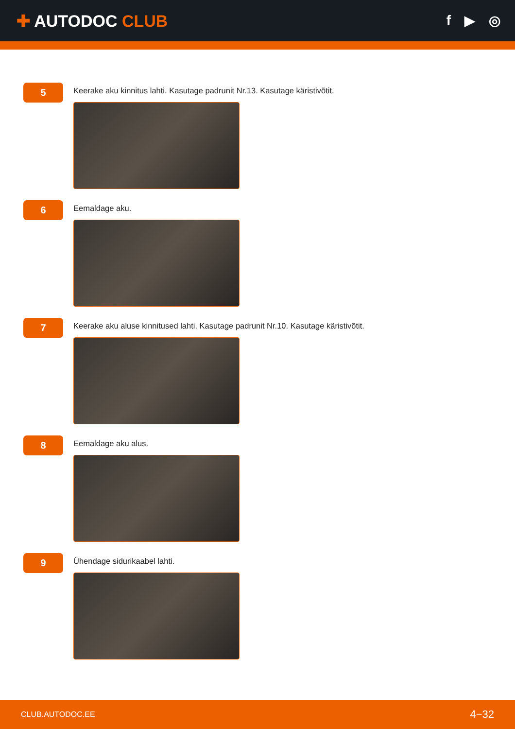✚ AUTODOC CLUB
f ▶ ◎
5
Keerake aku kinnitus lahti. Kasutage padrunit Nr.13. Kasutage käristivõtit.
6
Eemaldage aku.
7
Keerake aku aluse kinnitused lahti. Kasutage padrunit Nr.10. Kasutage käristivõtit.
8
Eemaldage aku alus.
9
Ühendage sidurikaabel lahti.
CLUB.AUTODOC.EE 4−32